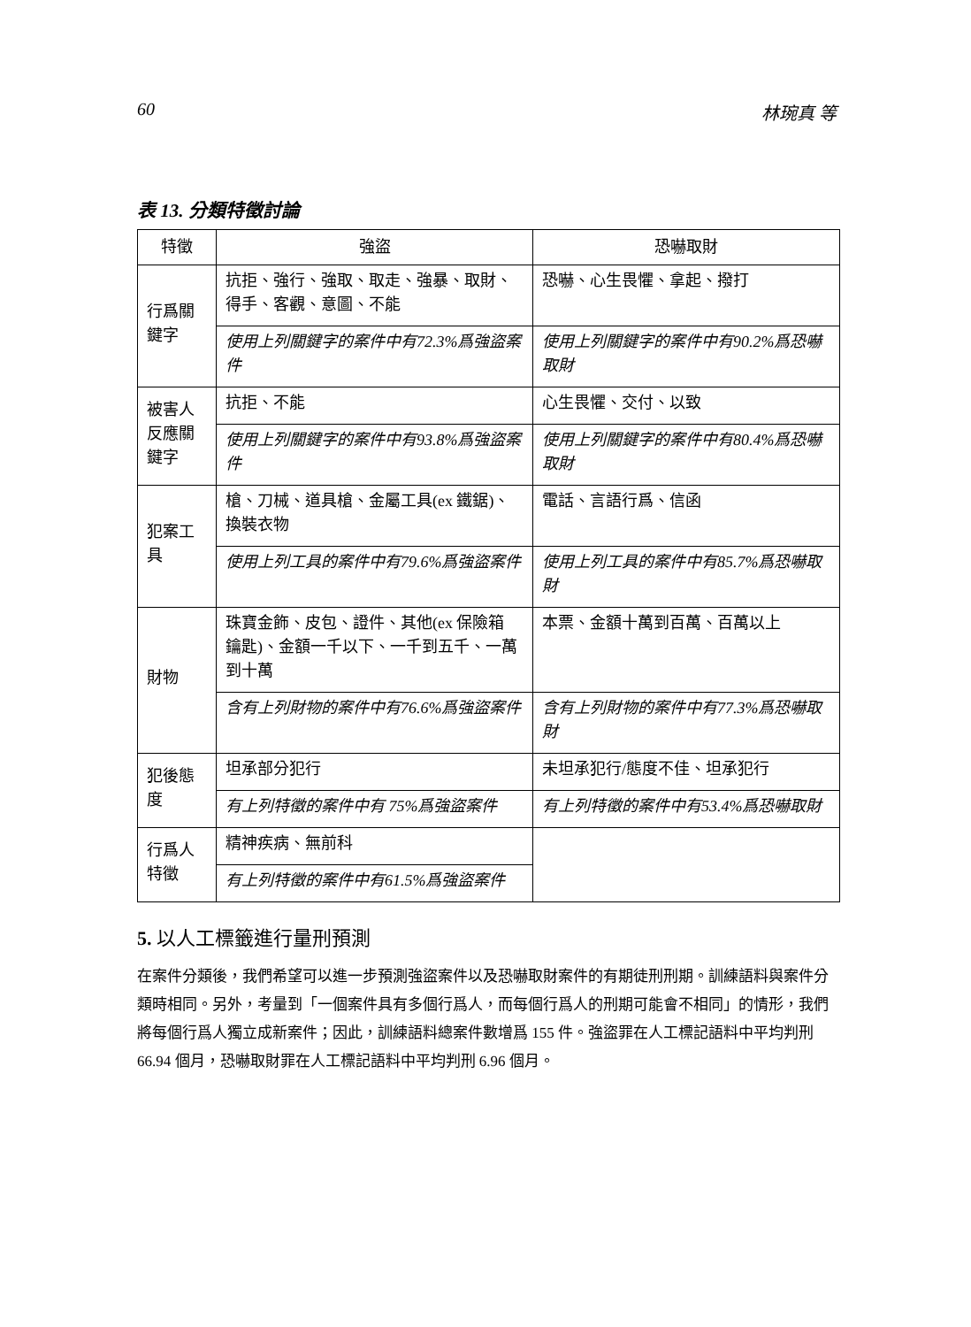60 林琬真 等
表 13. 分類特徵討論
| 特徵 | 強盜 | 恐嚇取財 |
| --- | --- | --- |
| 行爲關鍵字 | 抗拒、強行、強取、取走、強暴、取財、得手、客觀、意圖、不能 | 恐嚇、心生畏懼、拿起、撥打 |
| | 使用上列關鍵字的案件中有72.3%爲強盜案件 | 使用上列關鍵字的案件中有90.2%爲恐嚇取財 |
| 被害人反應關鍵字 | 抗拒、不能 | 心生畏懼、交付、以致 |
| | 使用上列關鍵字的案件中有93.8%爲強盜案件 | 使用上列關鍵字的案件中有80.4%爲恐嚇取財 |
| 犯案工具 | 槍、刀械、道具槍、金屬工具(ex 鐵鋸)、換裝衣物 | 電話、言語行爲、信函 |
| | 使用上列工具的案件中有79.6%爲強盜案件 | 使用上列工具的案件中有85.7%爲恐嚇取財 |
| 財物 | 珠寶金飾、皮包、證件、其他(ex 保險箱 鑰匙)、金額一千以下、一千到五千、一萬到十萬 | 本票、金額十萬到百萬、百萬以上 |
| | 含有上列財物的案件中有76.6%爲強盜案件 | 含有上列財物的案件中有77.3%爲恐嚇取財 |
| 犯後態度 | 坦承部分犯行 | 未坦承犯行/態度不佳、坦承犯行 |
| | 有上列特徵的案件中有 75%爲強盜案件 | 有上列特徵的案件中有53.4%爲恐嚇取財 |
| 行爲人特徵 | 精神疾病、無前科 | |
| | 有上列特徵的案件中有61.5%爲強盜案件 | |
5. 以人工標籤進行量刑預測
在案件分類後，我們希望可以進一步預測強盜案件以及恐嚇取財案件的有期徒刑刑期。訓練語料與案件分類時相同。另外，考量到「一個案件具有多個行爲人，而每個行爲人的刑期可能會不相同」的情形，我們將每個行爲人獨立成新案件；因此，訓練語料總案件數增爲 155 件。強盜罪在人工標記語料中平均判刑 66.94 個月，恐嚇取財罪在人工標記語料中平均判刑 6.96 個月。